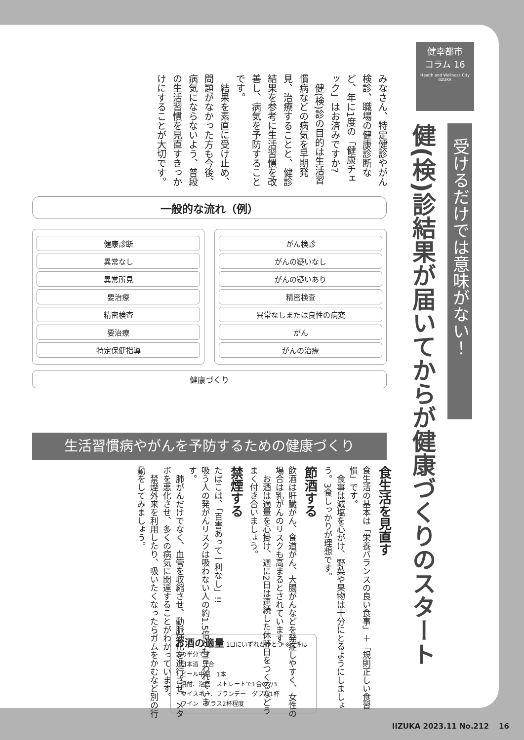健幸都市
コラム 16
Health and Wellness City IIZUKA
受けるだけでは意味がない！
健(検)診結果が届いてからが健康づくりのスタート
みなさん、特定健診やがん検診、職場の健康診断など、年に1度の「健康チェック」はお済みですか?
　健(検)診の目的は生活習慣病などの病気を早期発見、治療することと、健診結果を参考に生活習慣を改善し、病気を予防することです。
　結果を素直に受け止め、問題がなかった方も今後、病気にならないよう、普段の生活習慣を見直すきっかけにすることが大切です。
一般的な流れ（例）
健康診断
異常なし
異常所見
要治療
精密検査
要治療
特定保健指導
がん検診
がんの疑いなし
がんの疑いあり
精密検査
異常なしまたは良性の病変
がん
がんの治療
健康づくり
生活習慣病やがんを予防するための健康づくり
食生活を見直す
食生活の基本は「栄養バランスの良い食事」＋「規則正しい食習慣」です。
　食事は減塩を心がけ、野菜や果物は十分にとるようにしましょう。3食しっかりが理想です。
節酒する
飲酒は肝臓がん、食道がん、大腸がんなどを発症しやすく、女性の場合は乳がんのリスクも高まるとされています。
　お酒は適量を心掛け、週に2日は連続した休肝日をつくるなどうまく付き合いましょう。
禁煙する
たばこは、「百害あって一利なし」!!
吸う人の発がんリスクは吸わない人の約1.5倍とも言われています。
　肺がんだけでなく、血管を収縮させ、動脈硬化を進行させ、メタボを悪化させ、多くの病気に関連することがわかっています。
　禁煙外来を利用したり、吸いたくなったらガムをかむなど別の行動をしてみましょう。
お酒の適量 1日にいずれかひとつ ※女性はこの半分です
・日本酒　1合
・ビール中瓶　1本
・焼酎、泡盛　ストレートで1合の2/3
・ウイスキー、ブランデー　ダブル1杯
・ワイン　グラス2杯程度
IIZUKA 2023.11 No.212 　16